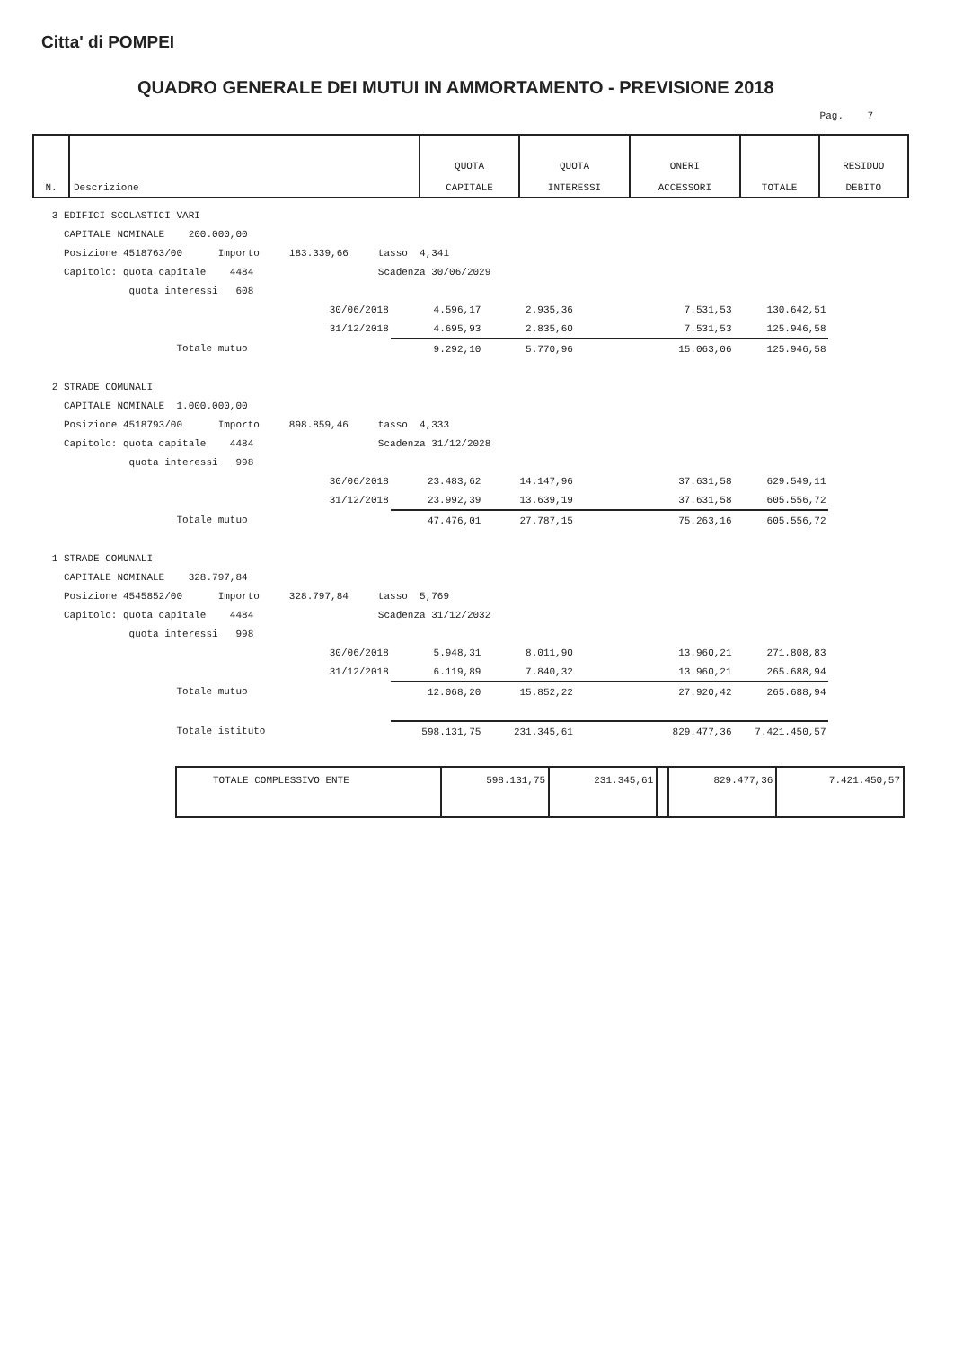Citta' di POMPEI
QUADRO GENERALE DEI MUTUI IN AMMORTAMENTO - PREVISIONE 2018
Pag. 7
| N. | Descrizione | QUOTA CAPITALE | QUOTA INTERESSI | ONERI ACCESSORI | TOTALE | RESIDUO DEBITO |
| --- | --- | --- | --- | --- | --- | --- |
| 3 EDIFICI SCOLASTICI VARI | | | | | | |
| CAPITALE NOMINALE 200.000,00 | | | | | | |
| Posizione 4518763/00 Importo 183.339,66 tasso 4,341 | | | | | | |
| Capitolo: quota capitale 4484 Scadenza 30/06/2029 | | | | | | |
| quota interessi 608 | | | | | | |
| 30/06/2018 | 4.596,17 | 2.935,36 | | 7.531,53 | 130.642,51 | |
| 31/12/2018 | 4.695,93 | 2.835,60 | | 7.531,53 | 125.946,58 | |
| Totale mutuo | 9.292,10 | 5.770,96 | | 15.063,06 | 125.946,58 | |
| 2 STRADE COMUNALI | | | | | | |
| CAPITALE NOMINALE 1.000.000,00 | | | | | | |
| Posizione 4518793/00 Importo 898.859,46 tasso 4,333 | | | | | | |
| Capitolo: quota capitale 4484 Scadenza 31/12/2028 | | | | | | |
| quota interessi 998 | | | | | | |
| 30/06/2018 | 23.483,62 | 14.147,96 | | 37.631,58 | 629.549,11 | |
| 31/12/2018 | 23.992,39 | 13.639,19 | | 37.631,58 | 605.556,72 | |
| Totale mutuo | 47.476,01 | 27.787,15 | | 75.263,16 | 605.556,72 | |
| 1 STRADE COMUNALI | | | | | | |
| CAPITALE NOMINALE 328.797,84 | | | | | | |
| Posizione 4545852/00 Importo 328.797,84 tasso 5,769 | | | | | | |
| Capitolo: quota capitale 4484 Scadenza 31/12/2032 | | | | | | |
| quota interessi 998 | | | | | | |
| 30/06/2018 | 5.948,31 | 8.011,90 | | 13.960,21 | 271.808,83 | |
| 31/12/2018 | 6.119,89 | 7.840,32 | | 13.960,21 | 265.688,94 | |
| Totale mutuo | 12.068,20 | 15.852,22 | | 27.920,42 | 265.688,94 | |
| Totale istituto | 598.131,75 | 231.345,61 | | 829.477,36 | 7.421.450,57 | |
| TOTALE COMPLESSIVO ENTE | 598.131,75 | 231.345,61 | | 829.477,36 | 7.421.450,57 |